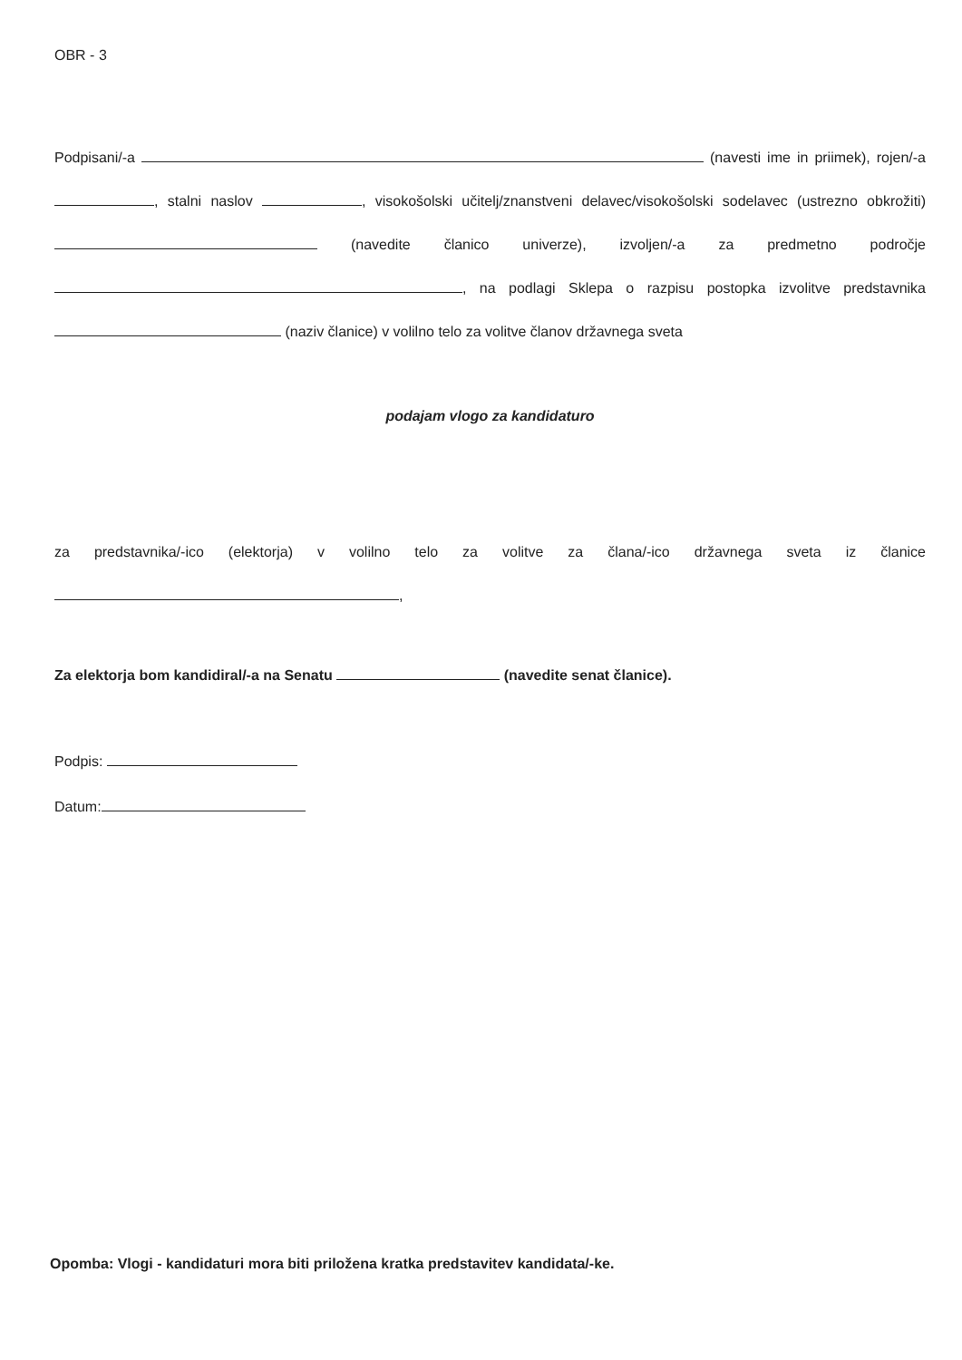OBR - 3
Podpisani/-a (navesti ime in priimek), rojen/-a , stalni naslov , visokošolski učitelj/znanstveni delavec/visokošolski sodelavec (ustrezno obkrožiti) (navedite članico univerze), izvoljen/-a za predmetno področje , na podlagi Sklepa o razpisu postopka izvolitve predstavnika (naziv članice) v volilno telo za volitve članov državnega sveta
podajam vlogo za kandidaturo
za predstavnika/-ico (elektorja) v volilno telo za volitve za člana/-ico državnega sveta iz članice ,
Za elektorja bom kandidiral/-a na Senatu (navedite senat članice).
Podpis:
Datum:
Opomba: Vlogi - kandidaturi mora biti priložena kratka predstavitev kandidata/-ke.